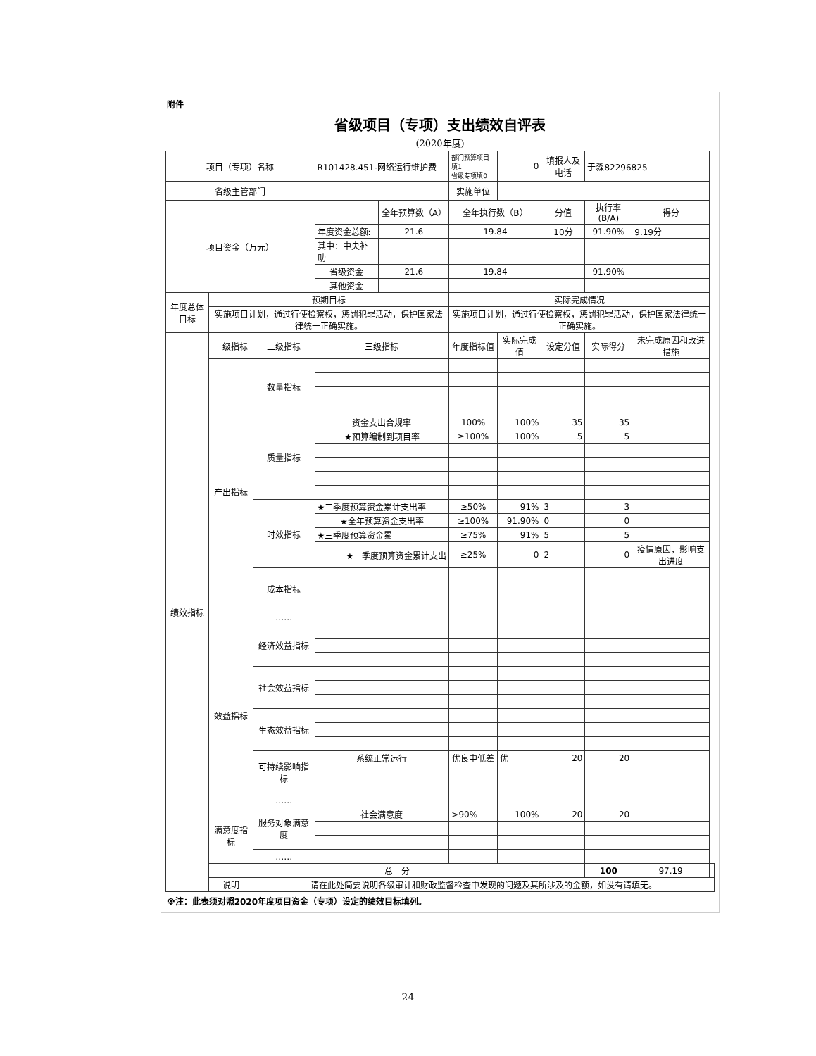附件
省级项目（专项）支出绩效自评表
(2020年度)
| 项目（专项）名称 | | | R101428.451-网络运行维护费 | | 部门预算项目填1 省级专项填0 | 0 | 填报人及电话 | 于淼82296825 | | |
| 省级主管部门 | | | | | 实施单位 | | | | | |
| 项目资金（万元） | | | | 全年预算数（A） | 全年执行数（B） | | 分值 | 执行率(B/A) | 得分 | |
| | | | 年度资金总额: | 21.6 | 19.84 | | 10分 | 91.90% | 9.19分 | |
| | | | 其中：中央补助 | | | | | | | |
| | | | 省级资金 | 21.6 | 19.84 | | | 91.90% | | |
| | | | 其他资金 | | | | | | | |
| 年度总体目标 | 预期目标 | | | | 实际完成情况 | | | | | |
| | 实施项目计划，通过行使检察权，惩罚犯罪活动，保护国家法律统一正确实施。 | | | | 实施项目计划，通过行使检察权，惩罚犯罪活动，保护国家法律统一正确实施。 | | | | | |
| 绩效指标 | 一级指标 | 二级指标 | 三级指标 | | 年度指标值 | 实际完成值 | 设定分值 | 实际得分 | 未完成原因和改进措施 | |
| | 产出指标 | 数量指标 | | | | | | | | |
| | | 质量指标 | 资金支出合规率 | | 100% | 100% | 35 | 35 | | |
| | | | ★预算编制到项目率 | | ≥100% | 100% | 5 | 5 | | |
| | | 时效指标 | ★二季度预算资金累计支出率 | | ≥50% | 91% | 3 | 3 | | |
| | | | ★全年预算资金支出率 | | ≥100% | 91.90% | 0 | 0 | | |
| | | | ★三季度预算资金累 | | ≥75% | 91% | 5 | 5 | | |
| | | | ★一季度预算资金累计支出 | | ≥25% | 0 | 2 | 0 | 疫情原因，影响支出进度 | |
| | | 成本指标 | | | | | | | | |
| | | …… | | | | | | | | |
| | 效益指标 | 经济效益指标 | | | | | | | | |
| | | 社会效益指标 | | | | | | | | |
| | | 生态效益指标 | | | | | | | | |
| | | 可持续影响指标 | 系统正常运行 | | 优良中低差 | 优 | 20 | 20 | | |
| | | …… | | | | | | | | |
| | 满意度指标 | 服务对象满意度 | 社会满意度 | | >90% | 100% | 20 | 20 | | |
| | | …… | | | | | | | | |
| | 总 分 | | | | | | | 100 | 97.19 | |
| | 说明 | 请在此处简要说明各级审计和财政监督检查中发现的问题及其所涉及的金额，如没有请填无。 | | | | | | | | |
※注：此表须对照2020年度项目资金（专项）设定的绩效目标填列。
24